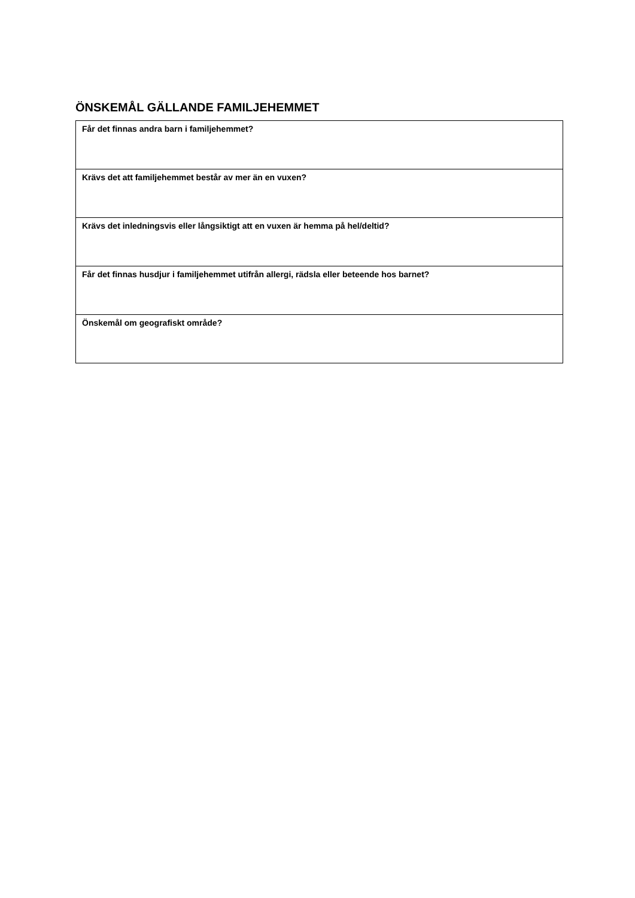ÖNSKEMÅL GÄLLANDE FAMILJEHEMMET
| Får det finnas andra barn i familjehemmet? |
| Krävs det att familjehemmet består av mer än en vuxen? |
| Krävs det inledningsvis eller långsiktigt att en vuxen är hemma på hel/deltid? |
| Får det finnas husdjur i familjehemmet utifrån allergi, rädsla eller beteende hos barnet? |
| Önskemål om geografiskt område? |